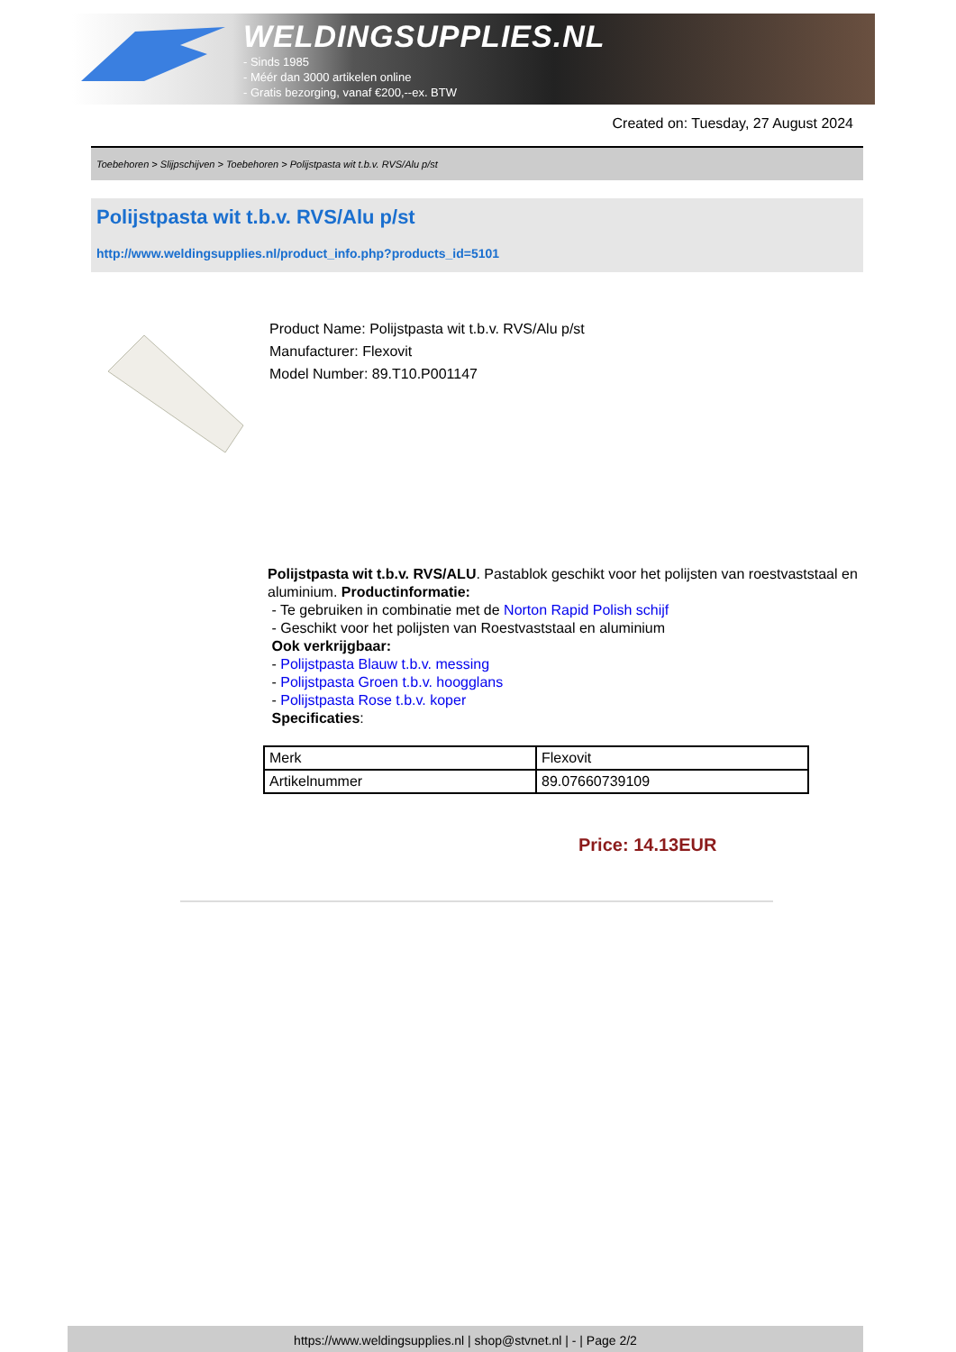WELDINGSUPPLIES.NL
- Sinds 1985
- Méér dan 3000 artikelen online
- Gratis bezorging, vanaf €200,--ex. BTW
Created on: Tuesday, 27 August 2024
Toebehoren > Slijpschijven > Toebehoren > Polijstpasta wit t.b.v. RVS/Alu p/st
Polijstpasta wit t.b.v. RVS/Alu p/st
http://www.weldingsupplies.nl/product_info.php?products_id=5101
Product Name: Polijstpasta wit t.b.v. RVS/Alu p/st
Manufacturer: Flexovit
Model Number: 89.T10.P001147
Polijstpasta wit t.b.v. RVS/ALU. Pastablok geschikt voor het polijsten van roestvaststaal en aluminium. Productinformatie:
- Te gebruiken in combinatie met de Norton Rapid Polish schijf
- Geschikt voor het polijsten van Roestvaststaal en aluminium
Ook verkrijgbaar:
- Polijstpasta Blauw t.b.v. messing
- Polijstpasta Groen t.b.v. hoogglans
- Polijstpasta Rose t.b.v. koper
Specificaties:
| Merk | Flexovit |
| Artikelnummer | 89.07660739109 |
Price: 14.13EUR
https://www.weldingsupplies.nl | shop@stvnet.nl | - | Page 2/2